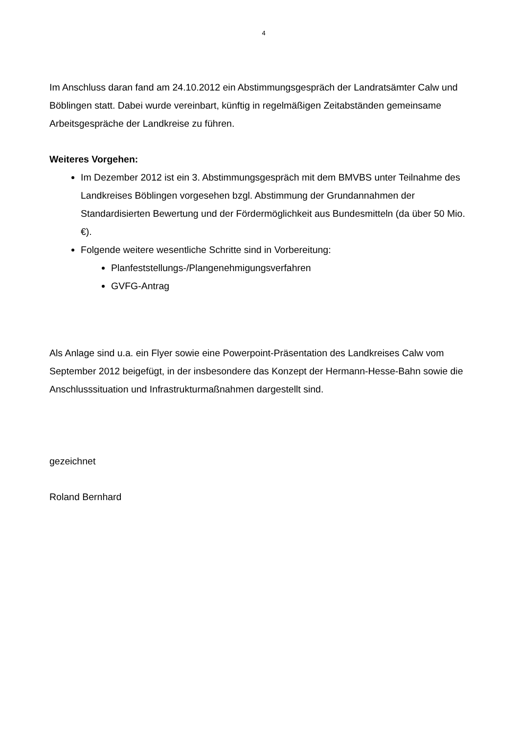4
Im Anschluss daran fand am 24.10.2012 ein Abstimmungsgespräch der Landratsämter Calw und Böblingen statt. Dabei wurde vereinbart, künftig in regelmäßigen Zeitabständen gemeinsame Arbeitsgespräche der Landkreise zu führen.
Weiteres Vorgehen:
Im Dezember 2012 ist ein 3. Abstimmungsgespräch mit dem BMVBS unter Teilnahme des Landkreises Böblingen vorgesehen bzgl. Abstimmung der Grundannahmen der Standardisierten Bewertung und der Fördermöglichkeit aus Bundesmitteln (da über 50 Mio. €).
Folgende weitere wesentliche Schritte sind in Vorbereitung:
Planfeststellungs-/Plangenehmigungsverfahren
GVFG-Antrag
Als Anlage sind u.a. ein Flyer sowie eine Powerpoint-Präsentation des Landkreises Calw vom September 2012 beigefügt, in der insbesondere das Konzept der Hermann-Hesse-Bahn sowie die Anschlusssituation und Infrastrukturmaßnahmen dargestellt sind.
gezeichnet
Roland Bernhard